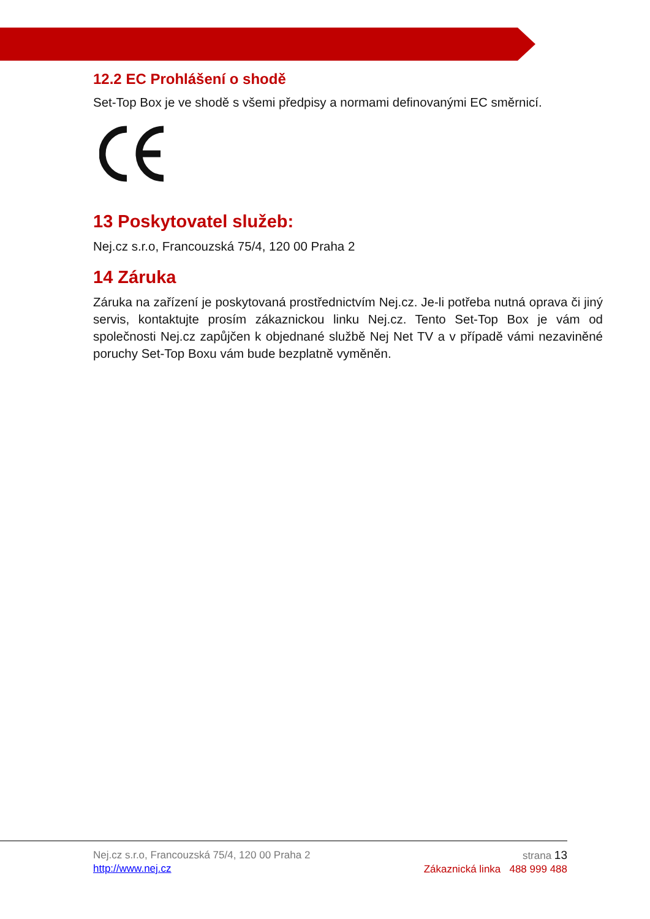12.2 EC Prohlášení o shodě
Set-Top Box je ve shodě s všemi předpisy a normami definovanými EC směrnicí.
13 Poskytovatel služeb:
Nej.cz s.r.o, Francouzská 75/4, 120 00 Praha 2
14 Záruka
Záruka na zařízení je poskytovaná prostřednictvím Nej.cz. Je-li potřeba nutná oprava či jiný servis, kontaktujte prosím zákaznickou linku Nej.cz. Tento Set-Top Box je vám od společnosti Nej.cz zapůjčen k objednané službě Nej Net TV a v případě vámi nezaviněné poruchy Set-Top Boxu vám bude bezplatně vyměněn.
Nej.cz s.r.o, Francouzská 75/4, 120 00 Praha 2
http://www.nej.cz
strana 13
Zákaznická linka 488 999 488